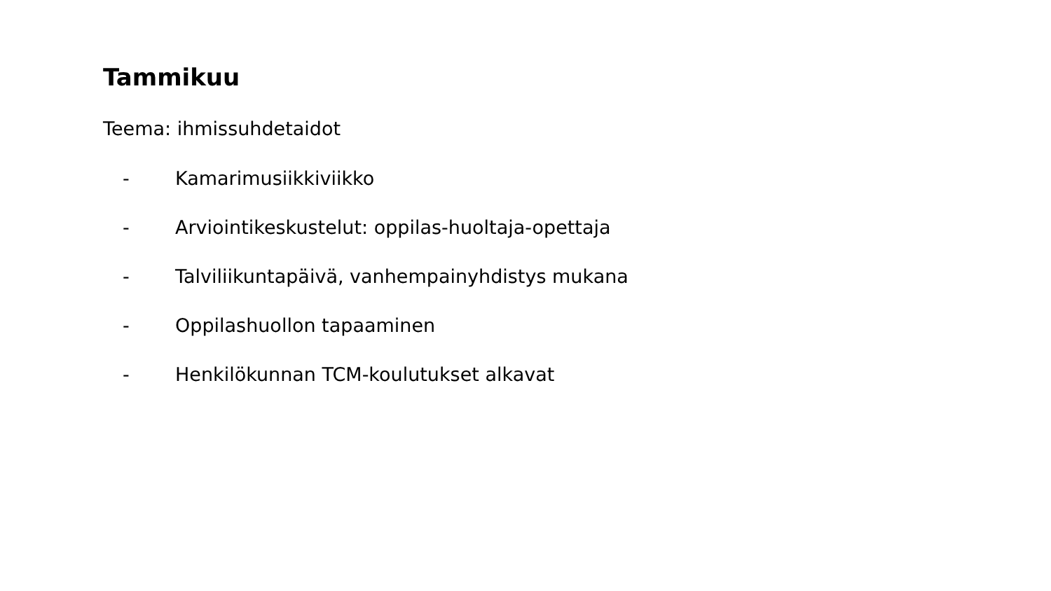Tammikuu
Teema: ihmissuhdetaidot
- Kamarimusiikkiviikko
- Arviointikeskustelut: oppilas-huoltaja-opettaja
- Talviliikuntapäivä, vanhempainyhdistys mukana
- Oppilashuollon tapaaminen
- Henkilökunnan TCM-koulutukset alkavat